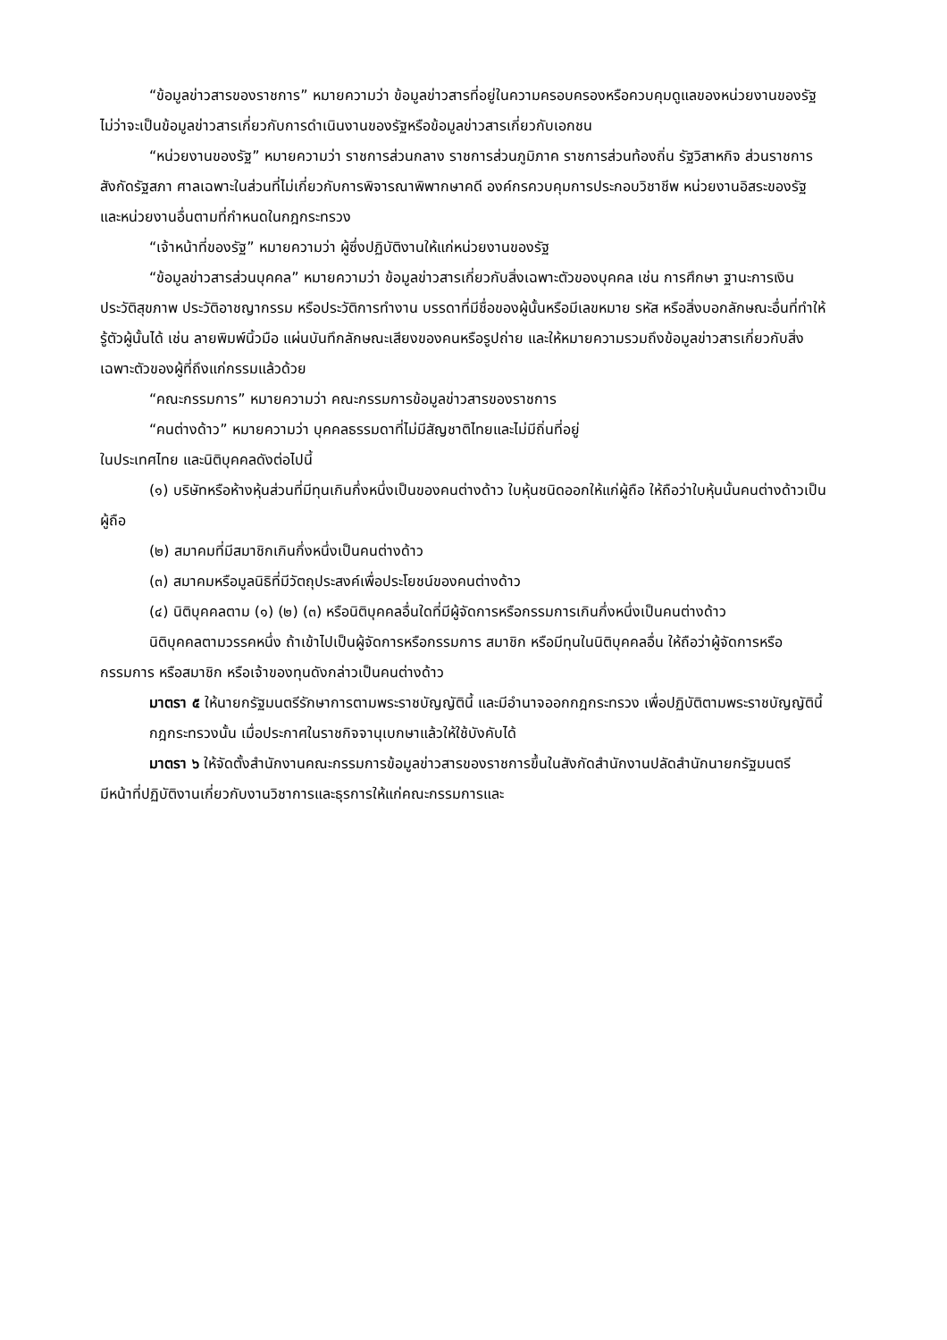“ข้อมูลข่าวสารของราชการ” หมายความว่า ข้อมูลข่าวสารที่อยู่ในความครอบครองหรือควบคุมดูแลของหน่วยงานของรัฐ ไม่ว่าจะเป็นข้อมูลข่าวสารเกี่ยวกับการดำเนินงานของรัฐหรือข้อมูลข่าวสารเกี่ยวกับเอกชน
“หน่วยงานของรัฐ” หมายความว่า ราชการส่วนกลาง ราชการส่วนภูมิภาค ราชการส่วนท้องถิ่น รัฐวิสาหกิจ ส่วนราชการสังกัดรัฐสภา ศาลเฉพาะในส่วนที่ไม่เกี่ยวกับการพิจารณาพิพากษาคดี องค์กรควบคุมการประกอบวิชาชีพ หน่วยงานอิสระของรัฐและหน่วยงานอื่นตามที่กำหนดในกฎกระทรวง
“เจ้าหน้าที่ของรัฐ” หมายความว่า ผู้ซึ่งปฏิบัติงานให้แก่หน่วยงานของรัฐ
“ข้อมูลข่าวสารส่วนบุคคล” หมายความว่า ข้อมูลข่าวสารเกี่ยวกับสิ่งเฉพาะตัวของบุคคล เช่น การศึกษา ฐานะการเงิน ประวัติสุขภาพ ประวัติอาชญากรรม หรือประวัติการทำงาน บรรดาที่มีชื่อของผู้นั้นหรือมีเลขหมาย รหัส หรือสิ่งบอกลักษณะอื่นที่ทำให้รู้ตัวผู้นั้นได้ เช่น ลายพิมพ์นิ้วมือ แผ่นบันทึกลักษณะเสียงของคนหรือรูปถ่าย และให้หมายความรวมถึงข้อมูลข่าวสารเกี่ยวกับสิ่งเฉพาะตัวของผู้ที่ถึงแก่กรรมแล้วด้วย
“คณะกรรมการ” หมายความว่า คณะกรรมการข้อมูลข่าวสารของราชการ
“คนต่างด้าว” หมายความว่า บุคคลธรรมดาที่ไม่มีสัญชาติไทยและไม่มีถิ่นที่อยู่
ในประเทศไทย และนิติบุคคลดังต่อไปนี้
(๑) บริษัทหรือห้างหุ้นส่วนที่มีทุนเกินกึ่งหนึ่งเป็นของคนต่างด้าว ใบหุ้นชนิดออกให้แก่ผู้ถือ ให้ถือว่าใบหุ้นนั้นคนต่างด้าวเป็นผู้ถือ
(๒) สมาคมที่มีสมาชิกเกินกึ่งหนึ่งเป็นคนต่างด้าว
(๓) สมาคมหรือมูลนิธิที่มีวัตถุประสงค์เพื่อประโยชน์ของคนต่างด้าว
(๔) นิติบุคคลตาม (๑) (๒) (๓) หรือนิติบุคคลอื่นใดที่มีผู้จัดการหรือกรรมการเกินกึ่งหนึ่งเป็นคนต่างด้าว
นิติบุคคลตามวรรคหนึ่ง ถ้าเข้าไปเป็นผู้จัดการหรือกรรมการ สมาชิก หรือมีทุนในนิติบุคคลอื่น ให้ถือว่าผู้จัดการหรือกรรมการ หรือสมาชิก หรือเจ้าของทุนดังกล่าวเป็นคนต่างด้าว
มาตรา ๕ ให้นายกรัฐมนตรีรักษาการตามพระราชบัญญัตินี้ และมีอำนาจออกกฎกระทรวง เพื่อปฏิบัติตามพระราชบัญญัตินี้
กฎกระทรวงนั้น เมื่อประกาศในราชกิจจานุเบกษาแล้วให้ใช้บังคับได้
มาตรา ๖ ให้จัดตั้งสำนักงานคณะกรรมการข้อมูลข่าวสารของราชการขึ้นในสังกัดสำนักงานปลัดสำนักนายกรัฐมนตรี มีหน้าที่ปฏิบัติงานเกี่ยวกับงานวิชาการและธุรการให้แก่คณะกรรมการและ